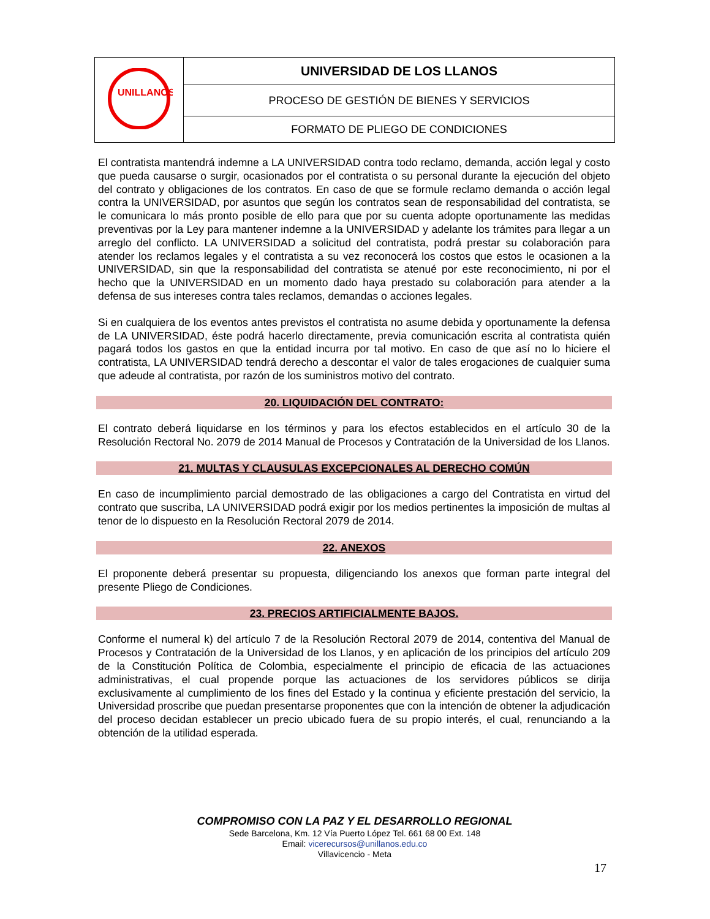| UNILLANOS | UNIVERSIDAD DE LOS LLANOS |
| | PROCESO DE GESTIÓN DE BIENES Y SERVICIOS |
| | FORMATO DE PLIEGO DE CONDICIONES |
El contratista mantendrá indemne a LA UNIVERSIDAD contra todo reclamo, demanda, acción legal y costo que pueda causarse o surgir, ocasionados por el contratista o su personal durante la ejecución del objeto del contrato y obligaciones de los contratos. En caso de que se formule reclamo demanda o acción legal contra la UNIVERSIDAD, por asuntos que según los contratos sean de responsabilidad del contratista, se le comunicara lo más pronto posible de ello para que por su cuenta adopte oportunamente las medidas preventivas por la Ley para mantener indemne a la UNIVERSIDAD y adelante los trámites para llegar a un arreglo del conflicto. LA UNIVERSIDAD a solicitud del contratista, podrá prestar su colaboración para atender los reclamos legales y el contratista a su vez reconocerá los costos que estos le ocasionen a la UNIVERSIDAD, sin que la responsabilidad del contratista se atenué por este reconocimiento, ni por el hecho que la UNIVERSIDAD en un momento dado haya prestado su colaboración para atender a la defensa de sus intereses contra tales reclamos, demandas o acciones legales.
Si en cualquiera de los eventos antes previstos el contratista no asume debida y oportunamente la defensa de LA UNIVERSIDAD, éste podrá hacerlo directamente, previa comunicación escrita al contratista quién pagará todos los gastos en que la entidad incurra por tal motivo. En caso de que así no lo hiciere el contratista, LA UNIVERSIDAD tendrá derecho a descontar el valor de tales erogaciones de cualquier suma que adeude al contratista, por razón de los suministros motivo del contrato.
20. LIQUIDACIÓN DEL CONTRATO:
El contrato deberá liquidarse en los términos y para los efectos establecidos en el artículo 30 de la Resolución Rectoral No. 2079 de 2014 Manual de Procesos y Contratación de la Universidad de los Llanos.
21. MULTAS Y CLAUSULAS EXCEPCIONALES AL DERECHO COMÚN
En caso de incumplimiento parcial demostrado de las obligaciones a cargo del Contratista en virtud del contrato que suscriba, LA UNIVERSIDAD podrá exigir por los medios pertinentes la imposición de multas al tenor de lo dispuesto en la Resolución Rectoral 2079 de 2014.
22. ANEXOS
El proponente deberá presentar su propuesta, diligenciando los anexos que forman parte integral del presente Pliego de Condiciones.
23. PRECIOS ARTIFICIALMENTE BAJOS.
Conforme el numeral k) del artículo 7 de la Resolución Rectoral 2079 de 2014, contentiva del Manual de Procesos y Contratación de la Universidad de los Llanos, y en aplicación de los principios del artículo 209 de la Constitución Política de Colombia, especialmente el principio de eficacia de las actuaciones administrativas, el cual propende porque las actuaciones de los servidores públicos se dirija exclusivamente al cumplimiento de los fines del Estado y la continua y eficiente prestación del servicio, la Universidad proscribe que puedan presentarse proponentes que con la intención de obtener la adjudicación del proceso decidan establecer un precio ubicado fuera de su propio interés, el cual, renunciando a la obtención de la utilidad esperada.
COMPROMISO CON LA PAZ Y EL DESARROLLO REGIONAL
Sede Barcelona, Km. 12 Vía Puerto López Tel. 661 68 00 Ext. 148
Email: vicerecursos@unillanos.edu.co
Villavicencio - Meta
17